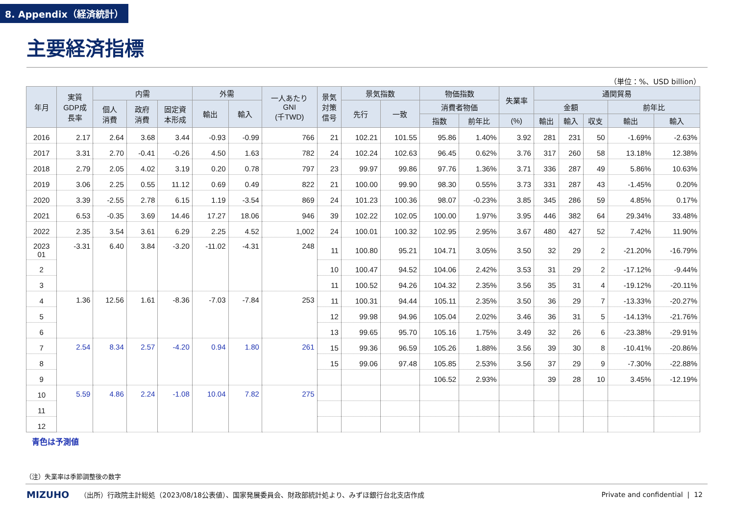8. Appendix（経済統計）
主要経済指標
（単位：%、USD billion）
| 年月 | 実質 GDP成 長率 | 内需 | | | 外需 | | 一人あたり GNI (千TWD) | 景気 対策 信号 | 景気指数 | | 物価指数 | | 失業率 | 通関貿易 | | | | |
| --- | --- | --- | --- | --- | --- | --- | --- | --- | --- | --- | --- | --- | --- | --- | --- | --- | --- | --- |
| | | 個人 消費 | 政府 消費 | 固定資 本形成 | 輸出 | 輸入 | | | 先行 | 一致 | 消費者物価 | | | 金額 | | | 前年比 | |
| | | | | | | | | | | | 指数 | 前年比 | (%) | 輸出 | 輸入 | 収支 | 輸出 | 輸入 |
| 2016 | 2.17 | 2.64 | 3.68 | 3.44 | -0.93 | -0.99 | 766 | 21 | 102.21 | 101.55 | 95.86 | 1.40% | 3.92 | 281 | 231 | 50 | -1.69% | -2.63% |
| 2017 | 3.31 | 2.70 | -0.41 | -0.26 | 4.50 | 1.63 | 782 | 24 | 102.24 | 102.63 | 96.45 | 0.62% | 3.76 | 317 | 260 | 58 | 13.18% | 12.38% |
| 2018 | 2.79 | 2.05 | 4.02 | 3.19 | 0.20 | 0.78 | 797 | 23 | 99.97 | 99.86 | 97.76 | 1.36% | 3.71 | 336 | 287 | 49 | 5.86% | 10.63% |
| 2019 | 3.06 | 2.25 | 0.55 | 11.12 | 0.69 | 0.49 | 822 | 21 | 100.00 | 99.90 | 98.30 | 0.55% | 3.73 | 331 | 287 | 43 | -1.45% | 0.20% |
| 2020 | 3.39 | -2.55 | 2.78 | 6.15 | 1.19 | -3.54 | 869 | 24 | 101.23 | 100.36 | 98.07 | -0.23% | 3.85 | 345 | 286 | 59 | 4.85% | 0.17% |
| 2021 | 6.53 | -0.35 | 3.69 | 14.46 | 17.27 | 18.06 | 946 | 39 | 102.22 | 102.05 | 100.00 | 1.97% | 3.95 | 446 | 382 | 64 | 29.34% | 33.48% |
| 2022 | 2.35 | 3.54 | 3.61 | 6.29 | 2.25 | 4.52 | 1,002 | 24 | 100.01 | 100.32 | 102.95 | 2.95% | 3.67 | 480 | 427 | 52 | 7.42% | 11.90% |
| 2023 01 | -3.31 | 6.40 | 3.84 | -3.20 | -11.02 | -4.31 | 248 | 11 | 100.80 | 95.21 | 104.71 | 3.05% | 3.50 | 32 | 29 | 2 | -21.20% | -16.79% |
| 2 | | | | | | | | 10 | 100.47 | 94.52 | 104.06 | 2.42% | 3.53 | 31 | 29 | 2 | -17.12% | -9.44% |
| 3 | | | | | | | | 11 | 100.52 | 94.26 | 104.32 | 2.35% | 3.56 | 35 | 31 | 4 | -19.12% | -20.11% |
| 4 | 1.36 | 12.56 | 1.61 | -8.36 | -7.03 | -7.84 | 253 | 11 | 100.31 | 94.44 | 105.11 | 2.35% | 3.50 | 36 | 29 | 7 | -13.33% | -20.27% |
| 5 | | | | | | | | 12 | 99.98 | 94.96 | 105.04 | 2.02% | 3.46 | 36 | 31 | 5 | -14.13% | -21.76% |
| 6 | | | | | | | | 13 | 99.65 | 95.70 | 105.16 | 1.75% | 3.49 | 32 | 26 | 6 | -23.38% | -29.91% |
| 7 | 2.54 | 8.34 | 2.57 | -4.20 | 0.94 | 1.80 | 261 | 15 | 99.36 | 96.59 | 105.26 | 1.88% | 3.56 | 39 | 30 | 8 | -10.41% | -20.86% |
| 8 | | | | | | | | 15 | 99.06 | 97.48 | 105.85 | 2.53% | 3.56 | 37 | 29 | 9 | -7.30% | -22.88% |
| 9 | | | | | | | | | | | 106.52 | 2.93% | | 39 | 28 | 10 | 3.45% | -12.19% |
| 10 | 5.59 | 4.86 | 2.24 | -1.08 | 10.04 | 7.82 | 275 | | | | | | | | | | | |
| 11 | | | | | | | | | | | | | | | | | | |
| 12 | | | | | | | | | | | | | | | | | | |
青色は予測値
（注）失業率は季節調整後の数字
MIZUHO （出所）行政院主計総処（2023/08/18公表値）、国家発展委員会、財政部統計処より、みずほ銀行台北支店作成 Private and confidential | 12